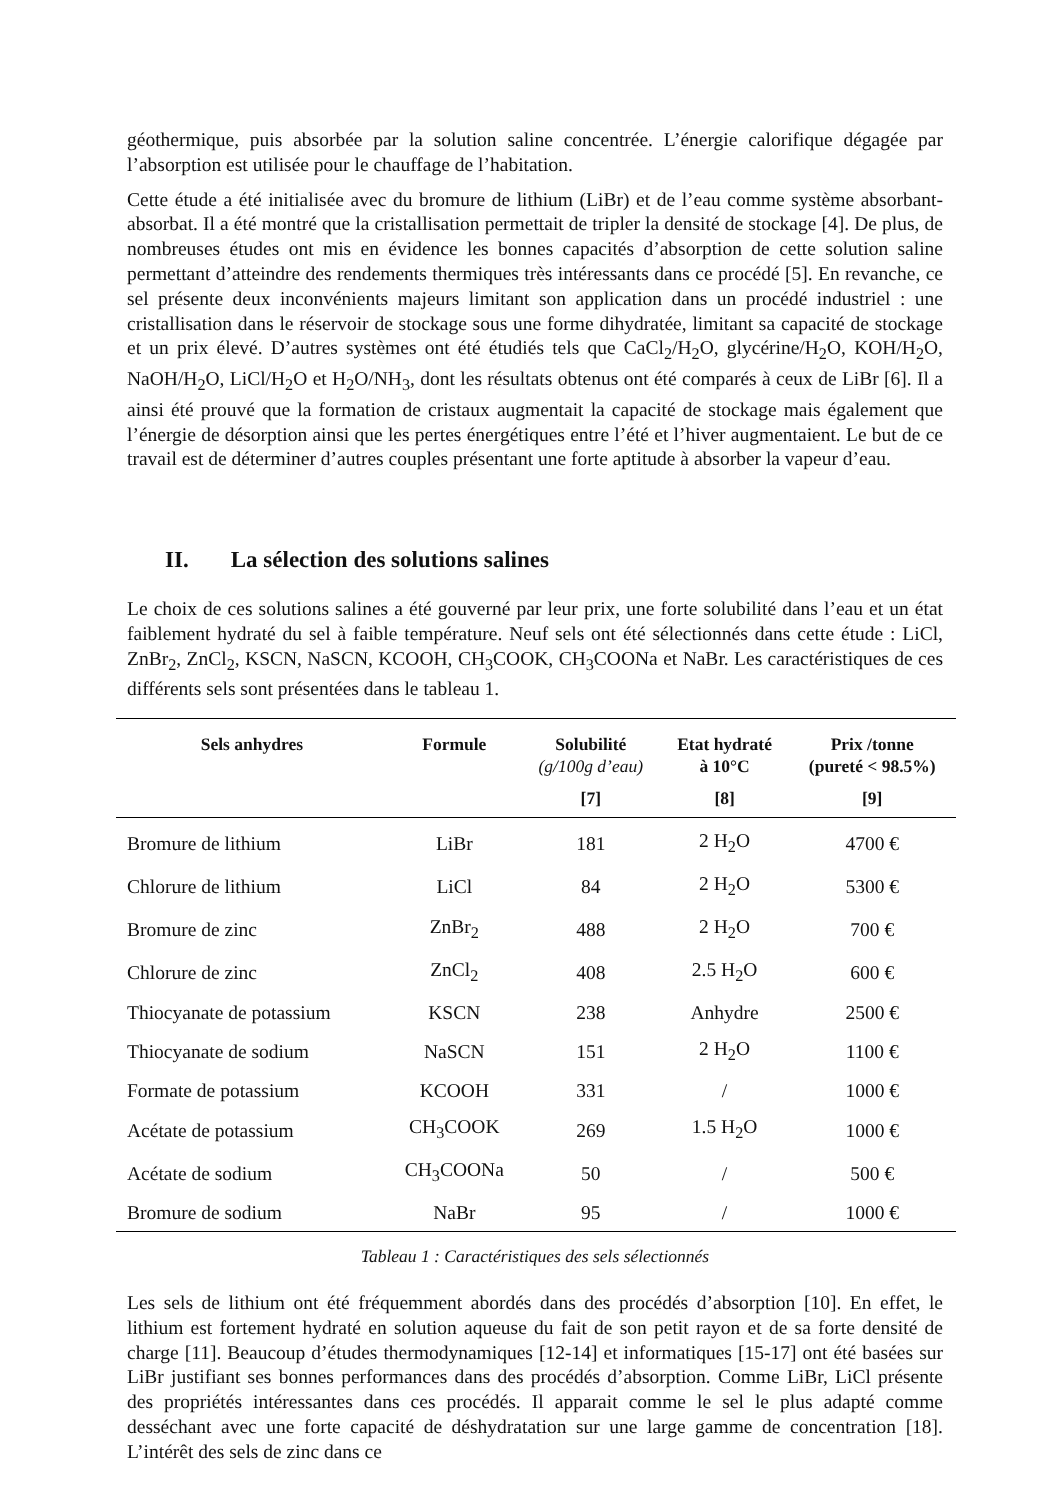géothermique, puis absorbée par la solution saline concentrée. L’énergie calorifique dégagée par l’absorption est utilisée pour le chauffage de l’habitation.
Cette étude a été initialisée avec du bromure de lithium (LiBr) et de l’eau comme système absorbant-absorbat. Il a été montré que la cristallisation permettait de tripler la densité de stockage [4]. De plus, de nombreuses études ont mis en évidence les bonnes capacités d’absorption de cette solution saline permettant d’atteindre des rendements thermiques très intéressants dans ce procédé [5]. En revanche, ce sel présente deux inconvénients majeurs limitant son application dans un procédé industriel : une cristallisation dans le réservoir de stockage sous une forme dihydratée, limitant sa capacité de stockage et un prix élevé. D’autres systèmes ont été étudiés tels que CaCl<sub>2</sub>/H<sub>2</sub>O, glycérine/H<sub>2</sub>O, KOH/H<sub>2</sub>O, NaOH/H<sub>2</sub>O, LiCl/H<sub>2</sub>O et H<sub>2</sub>O/NH<sub>3</sub>, dont les résultats obtenus ont été comparés à ceux de LiBr [6]. Il a ainsi été prouvé que la formation de cristaux augmentait la capacité de stockage mais également que l’énergie de désorption ainsi que les pertes énergétiques entre l’été et l’hiver augmentaient. Le but de ce travail est de déterminer d’autres couples présentant une forte aptitude à absorber la vapeur d’eau.
II. La sélection des solutions salines
Le choix de ces solutions salines a été gouverné par leur prix, une forte solubilité dans l’eau et un état faiblement hydraté du sel à faible température. Neuf sels ont été sélectionnés dans cette étude : LiCl, ZnBr<sub>2</sub>, ZnCl<sub>2</sub>, KSCN, NaSCN, KCOOH, CH<sub>3</sub>COOK, CH<sub>3</sub>COONa et NaBr. Les caractéristiques de ces différents sels sont présentées dans le tableau 1.
| Sels anhydres | Formule | Solubilité (g/100g d’eau) | Etat hydraté à 10°C | Prix /tonne (pureté < 98.5%) |
| --- | --- | --- | --- | --- |
| | | [7] | [8] | [9] |
| Bromure de lithium | LiBr | 181 | 2 H<sub>2</sub>O | 4700 € |
| Chlorure de lithium | LiCl | 84 | 2 H<sub>2</sub>O | 5300 € |
| Bromure de zinc | ZnBr<sub>2</sub> | 488 | 2 H<sub>2</sub>O | 700 € |
| Chlorure de zinc | ZnCl<sub>2</sub> | 408 | 2.5 H<sub>2</sub>O | 600 € |
| Thiocyanate de potassium | KSCN | 238 | Anhydre | 2500 € |
| Thiocyanate de sodium | NaSCN | 151 | 2 H<sub>2</sub>O | 1100 € |
| Formate de potassium | KCOOH | 331 | / | 1000 € |
| Acétate de potassium | CH<sub>3</sub>COOK | 269 | 1.5 H<sub>2</sub>O | 1000 € |
| Acétate de sodium | CH<sub>3</sub>COONa | 50 | / | 500 € |
| Bromure de sodium | NaBr | 95 | / | 1000 € |
Tableau 1 : Caractéristiques des sels sélectionnés
Les sels de lithium ont été fréquemment abordés dans des procédés d’absorption [10]. En effet, le lithium est fortement hydraté en solution aqueuse du fait de son petit rayon et de sa forte densité de charge [11]. Beaucoup d’études thermodynamiques [12-14] et informatiques [15-17] ont été basées sur LiBr justifiant ses bonnes performances dans des procédés d’absorption. Comme LiBr, LiCl présente des propriétés intéressantes dans ces procédés. Il apparait comme le sel le plus adapté comme desséchant avec une forte capacité de déshydratation sur une large gamme de concentration [18]. L’intérêt des sels de zinc dans ce